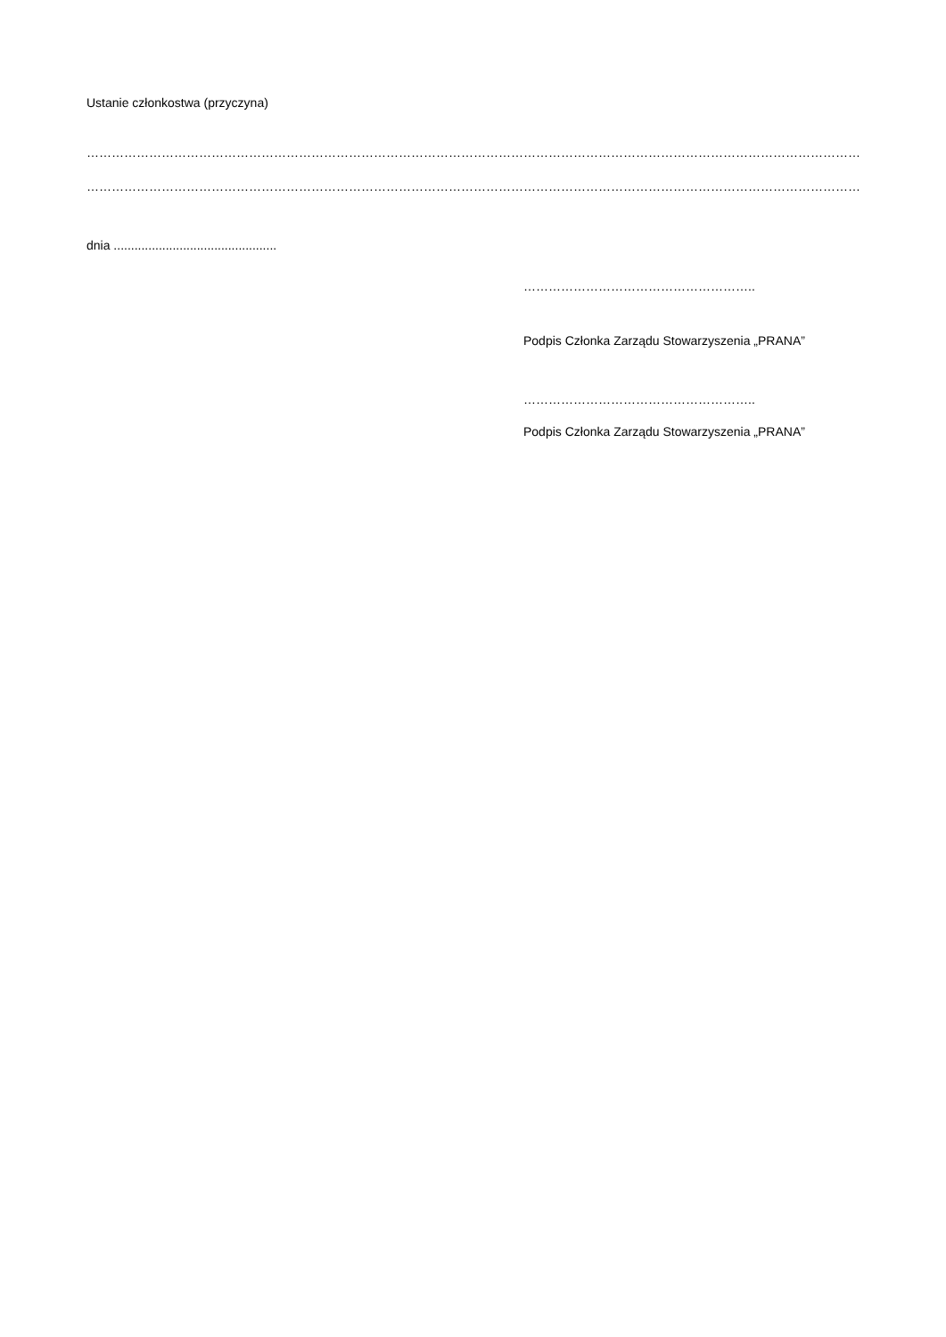Ustanie członkostwa (przyczyna)
……………………………………………………………………………………………………………………………………………………………………………………………………………………………….
……………………………………………………………………………………………………………………………………………………………………………………………………………………………….
dnia ...............................................
………………………………………………..
Podpis Członka Zarządu Stowarzyszenia „PRANA”
………………………………………………..
Podpis Członka Zarządu Stowarzyszenia „PRANA”